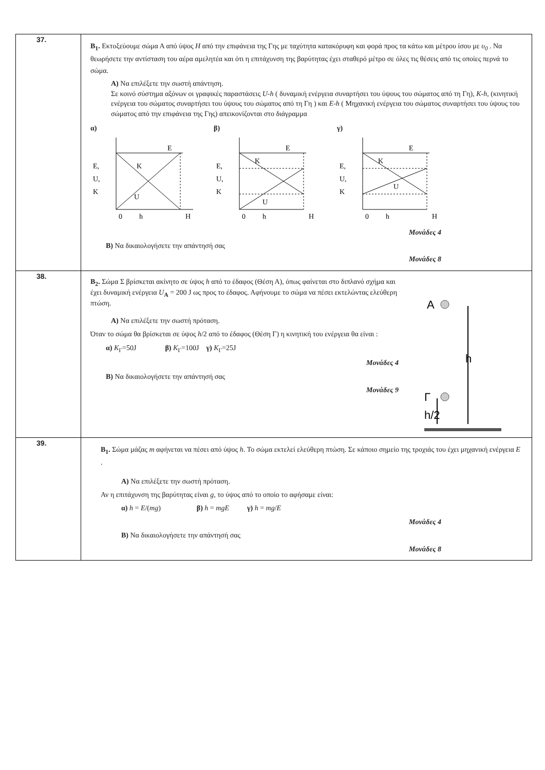| 37. | B<sub>1</sub>. Εκτοξεύουμε σώμα Α από ύψος H από την επιφάνεια της Γης με ταχύτητα κατακόρυφη και φορά προς τα κάτω και μέτρου ίσου με υ<sub>0</sub> . Να θεωρήσετε την αντίσταση του αέρα αμελητέα και ότι η επιτάχυνση της βαρύτητας έχει σταθερό μέτρο σε όλες τις θέσεις από τις οποίες περνά το σώμα. A) Να επιλέξετε την σωστή απάντηση. Σε κοινό σύστημα αξόνων οι γραφικές παραστάσεις U-h ( δυναμική ενέργεια συναρτήσει του ύψους του σώματος από τη Γη), K-h , (κινητική ενέργεια του σώματος συναρτήσει του ύψους του σώματος από τη Γη ) και E-h ( Μηχανική ενέργεια του σώματος συναρτήσει του ύψους του σώματος από την επιφάνεια της Γης) απεικονίζονται στο διάγραμμα α) E E, U, K K U 0 h H β) E E, U, K K U 0 h H γ) E E, U, K K U 0 h H Μονάδες 4 B) Να δικαιολογήσετε την απάντησή σας Μονάδες 8 |
| 38. | B<sub>2</sub>. Σώμα Σ βρίσκεται ακίνητο σε ύψος h από το έδαφος (Θέση Α), όπως φαίνεται στο διπλανό σχήμα και έχει δυναμική ενέργεια U<sub>A</sub> = 200 J ως προς το έδαφος. Αφήνουμε το σώμα να πέσει εκτελώντας ελεύθερη πτώση. A) Να επιλέξετε την σωστή πρόταση. Όταν το σώμα θα βρίσκεται σε ύψος h /2 από το έδαφος (Θέση Γ) η κινητική του ενέργεια θα είναι : α) K<sub>Γ</sub>=50J β) K<sub>Γ</sub>=100J γ) K<sub>Γ</sub>=25J Μονάδες 4 B) Να δικαιολογήσετε την απάντησή σας Μονάδες 9 A h Γ h/2 |
| 39. | B<sub>1</sub>. Σώμα μάζας m αφήνεται να πέσει από ύψος h . Το σώμα εκτελεί ελεύθερη πτώση. Σε κάποιο σημείο της τροχιάς του έχει μηχανική ενέργεια E . A) Να επιλέξετε την σωστή πρόταση. Αν η επιτάχυνση της βαρύτητας είναι g , το ύψος από το οποίο το αφήσαμε είναι: α) h = E /( mg ) β) h = mgE γ) h = mg / E Μονάδες 4 B) Να δικαιολογήσετε την απάντησή σας Μονάδες 8 |